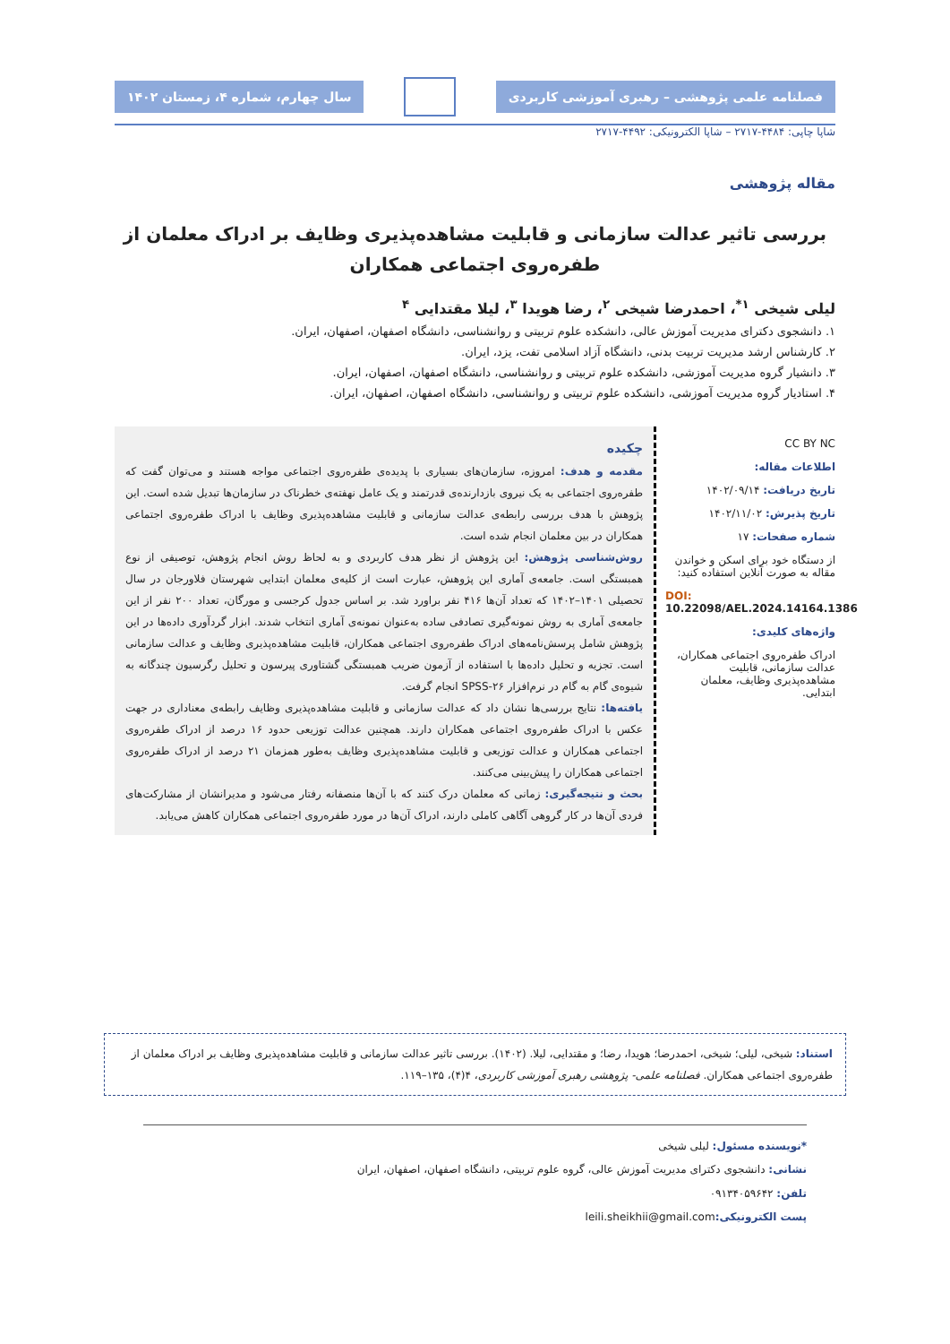فصلنامه علمی پژوهشی – رهبری آموزشی کاربردی
سال چهارم، شماره ۴، زمستان ۱۴۰۲
شاپا چاپی: ۴۴۸۴-۲۷۱۷ – شاپا الکترونیکی: ۴۴۹۲-۲۷۱۷
مقاله پژوهشی
بررسی تاثیر عدالت سازمانی و قابلیت مشاهده‌پذیری وظایف بر ادراک معلمان از طفره‌روی اجتماعی همکاران
لیلی شیخی <sup>۱*</sup>، احمدرضا شیخی <sup>۲</sup>، رضا هویدا <sup>۳</sup>، لیلا مقتدایی <sup>۴</sup>
۱. دانشجوی دکترای مدیریت آموزش عالی، دانشکده علوم تربیتی و روانشناسی، دانشگاه اصفهان، اصفهان، ایران.
۲. کارشناس ارشد مدیریت تربیت بدنی، دانشگاه آزاد اسلامی تفت، یزد، ایران.
۳. دانشیار گروه مدیریت آموزشی، دانشکده علوم تربیتی و روانشناسی، دانشگاه اصفهان، اصفهان، ایران.
۴. استادیار گروه مدیریت آموزشی، دانشکده علوم تربیتی و روانشناسی، دانشگاه اصفهان، اصفهان، ایران.
CC BY NC
اطلاعات مقاله:
تاریخ دریافت: ۱۴۰۲/۰۹/۱۴
تاریخ پذیرش: ۱۴۰۲/۱۱/۰۲
شماره صفحات: ۱۷
از دستگاه خود برای اسکن و خواندن مقاله به صورت آنلاین استفاده کنید:
DOI: 10.22098/AEL.2024.14164.1386
واژه‌های کلیدی:
ادراک طفره‌روی اجتماعی همکاران، عدالت سازمانی، قابلیت مشاهده‌پذیری وظایف، معلمان ابتدایی.
چکیده
مقدمه و هدف: امروزه، سازمان‌های بسیاری با پدیده‌ی طفره‌روی اجتماعی مواجه هستند و می‌توان گفت که طفره‌روی اجتماعی به یک نیروی بازدارنده‌ی قدرتمند و یک عامل نهفته‌ی خطرناک در سازمان‌ها تبدیل شده است. این پژوهش با هدف بررسی رابطه‌ی عدالت سازمانی و قابلیت مشاهده‌پذیری وظایف با ادراک طفره‌روی اجتماعی همکاران در بین معلمان انجام شده است.
روش‌شناسی پژوهش: این پژوهش از نظر هدف کاربردی و به لحاظ روش انجام پژوهش، توصیفی از نوع همبستگی است. جامعه‌ی آماری این پژوهش، عبارت است از کلیه‌ی معلمان ابتدایی شهرستان فلاورجان در سال تحصیلی ۱۴۰۱–۱۴۰۲ که تعداد آن‌ها ۴۱۶ نفر براورد شد. بر اساس جدول کرجسی و مورگان، تعداد ۲۰۰ نفر از این جامعه‌ی آماری به روش نمونه‌گیری تصادفی ساده به‌عنوان نمونه‌ی آماری انتخاب شدند. ابزار گردآوری داده‌ها در این پژوهش شامل پرسش‌نامه‌های ادراک طفره‌روی اجتماعی همکاران، قابلیت مشاهده‌پذیری وظایف و عدالت سازمانی است. تجزیه و تحلیل داده‌ها با استفاده از آزمون ضریب همبستگی گشتاوری پیرسون و تحلیل رگرسیون چندگانه به شیوه‌ی گام به گام در نرم‌افزار SPSS-۲۶ انجام گرفت.
یافته‌ها: نتایج بررسی‌ها نشان داد که عدالت سازمانی و قابلیت مشاهده‌پذیری وظایف رابطه‌ی معناداری در جهت عکس با ادراک طفره‌روی اجتماعی همکاران دارند. همچنین عدالت توزیعی حدود ۱۶ درصد از ادراک طفره‌روی اجتماعی همکاران و عدالت توزیعی و قابلیت مشاهده‌پذیری وظایف به‌طور همزمان ۲۱ درصد از ادراک طفره‌روی اجتماعی همکاران را پیش‌بینی می‌کنند.
بحث و نتیجه‌گیری: زمانی که معلمان درک کنند که با آن‌ها منصفانه رفتار می‌شود و مدیرانشان از مشارکت‌های فردی آن‌ها در کار گروهی آگاهی کاملی دارند، ادراک آن‌ها در مورد طفره‌روی اجتماعی همکاران کاهش می‌یابد.
استناد: شیخی، لیلی؛ شیخی، احمدرضا؛ هویدا، رضا؛ و مقتدایی، لیلا. (۱۴۰۲). بررسی تاثیر عدالت سازمانی و قابلیت مشاهده‌پذیری وظایف بر ادراک معلمان از طفره‌روی اجتماعی همکاران. فصلنامه علمی- پژوهشی رهبری آموزشی کاربردی، ۴(۴)، ۱۳۵–۱۱۹.
*نویسنده مسئول: لیلی شیخی
نشانی: دانشجوی دکترای مدیریت آموزش عالی، گروه علوم تربیتی، دانشگاه اصفهان، اصفهان، ایران
تلفن: ۰۹۱۳۴۰۵۹۶۴۲
پست الکترونیکی: leili.sheikhii@gmail.com